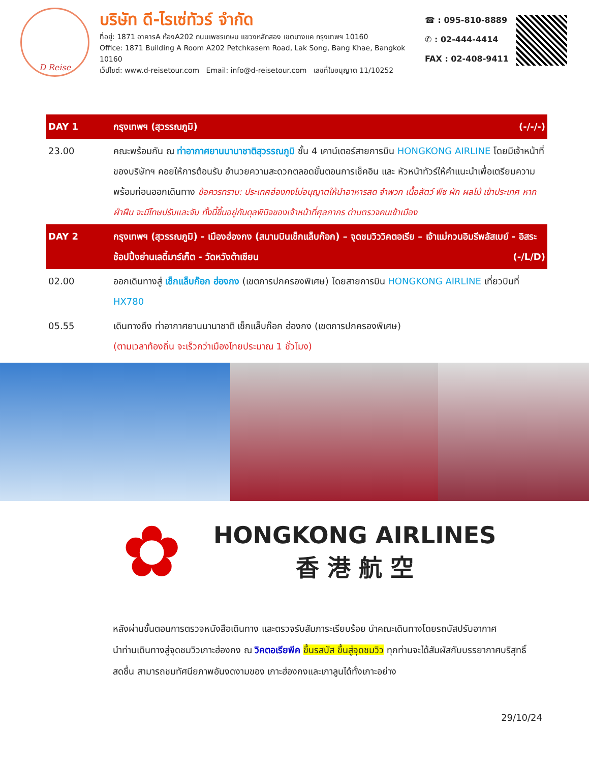D Reise
บริษัท ดี-ไรเซ่ทัวร์ จำกัด
ที่อยู่: 1871 อาคารA ห้องA202 ถนนเพชรเกษม แขวงหลักสอง เขตบางแค กรุงเทพฯ 10160
Office: 1871 Building A Room A202 Petchkasem Road, Lak Song, Bang Khae, Bangkok 10160
เว็ปไซต์: www.d-reisetour.com Email: info@d-reisetour.com เลขที่ใบอนุญาต 11/10252
☎ : 095-810-8889
✆ : 02-444-4414
FAX : 02-408-9411
| DAY 1 | กรุงเทพฯ (สุวรรณภูมิ) (-/-/-) |
| 23.00 | คณะพร้อมกัน ณ ท่าอากาศยานนานาชาติสุวรรณภูมิ ชั้น 4 เคาน์เตอร์สายการบิน HONGKONG AIRLINE โดยมีเจ้าหน้าที่ของบริษัทฯ คอยให้การต้อนรับ อำนวยความสะดวกตลอดขั้นตอนการเช็คอิน และ หัวหน้าทัวร์ให้คำแนะนำเพื่อเตรียมความพร้อมก่อนออกเดินทาง ข้อควรทราบ: ประเทศฮ่องกงไม่อนุญาตให้นำอาหารสด จำพวก เนื้อสัตว์ พืช ผัก ผลไม้ เข้าประเทศ หากฝ่าฝืน จะมีโทษปรับและจับ ทั้งนี้ขึ้นอยู่กับดุลพินิจของเจ้าหน้าที่ศุลกากร ด่านตรวจคนเข้าเมือง |
| DAY 2 | กรุงเทพฯ (สุวรรณภูมิ) - เมืองฮ่องกง (สนามบินเช็กแล็บก๊อก) – จุดชมวิววิคตอเรีย – เจ้าแม่กวนอิมรีพลัสเบย์ - อิสระช้อปปิ้งย่านเลดี้มาร์เก็ต - วัดหวังต้าเซียน (-/L/D) |
| 02.00 | ออกเดินทางสู่ เช็กแล็บก๊อก ฮ่องกง (เขตการปกครองพิเศษ) โดยสายการบิน HONGKONG AIRLINE เที่ยวบินที่ HX780 |
| 05.55 | เดินทางถึง ท่าอากาศยานนานาชาติ เช็กแล็บก๊อก ฮ่องกง (เขตการปกครองพิเศษ) (ตามเวลาท้องถิ่น จะเร็วกว่าเมืองไทยประมาณ 1 ชั่วโมง) |
✿
HONGKONG AIRLINES
香 港 航 空
หลังผ่านขั้นตอนการตรวจหนังสือเดินทาง และตรวจรับสัมภาระเรียบร้อย นำคณะเดินทางโดยรถบัสปรับอากาศ
นำท่านเดินทางสู่จุดชมวิวเกาะฮ่องกง ณ วิคตอเรียพีค ขึ้นรสบัส ขึ้นสู่จุดชมวิว ทุกท่านจะได้สัมผัสกับบรรยากาศบริสุทธิ์สดชื่น สามารถชมทัศนียภาพอันงดงามของ เกาะฮ่องกงและเกาลูนได้ทั้งเกาะอย่าง
29/10/24